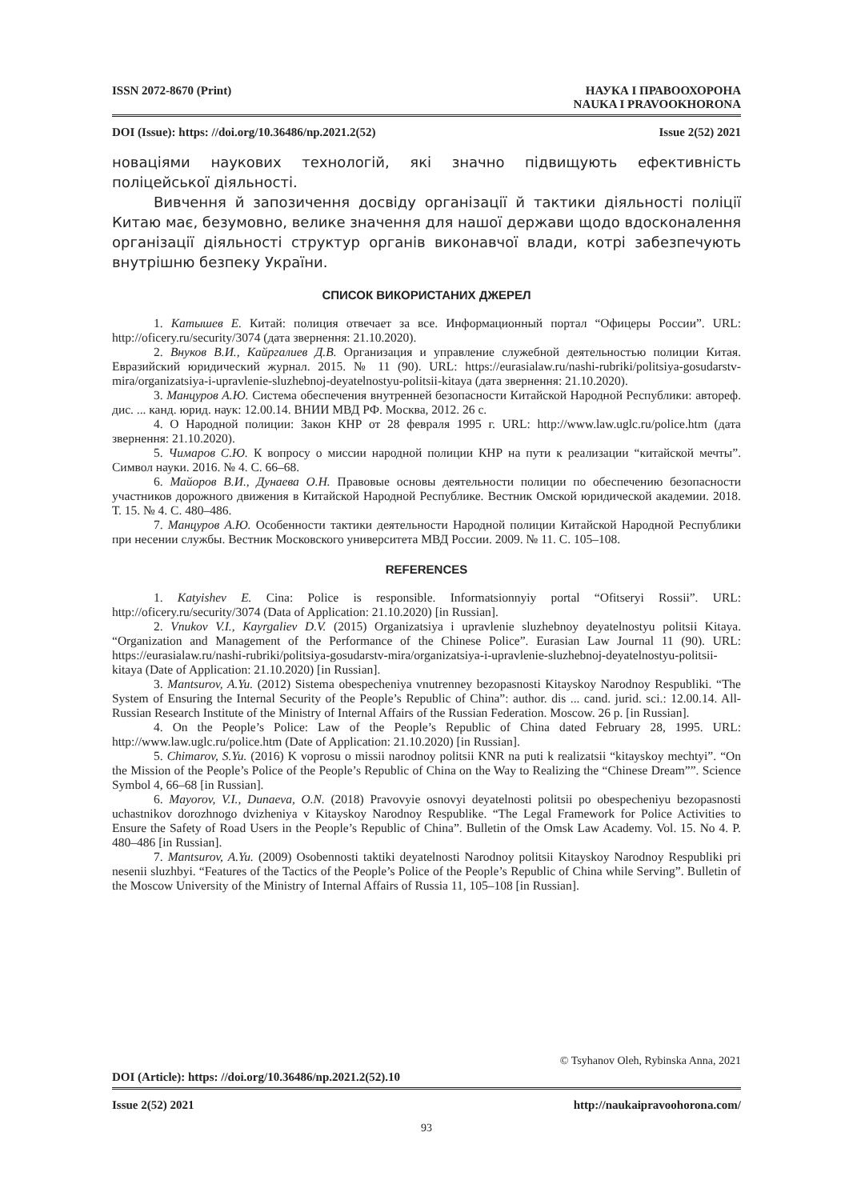ISSN 2072-8670 (Print) НАУКА І ПРАВООХОРОНА
NAUKA I PRAVOOKHORONA
DOI (Issue): https: //doi.org/10.36486/np.2021.2(52) Issue 2(52) 2021
новаціями наукових технологій, які значно підвищують ефективність поліцейської діяльності.
Вивчення й запозичення досвіду організації й тактики діяльності поліції Китаю має, безумовно, велике значення для нашої держави щодо вдосконалення організації діяльності структур органів виконавчої влади, котрі забезпечують внутрішню безпеку України.
СПИСОК ВИКОРИСТАНИХ ДЖЕРЕЛ
1. Катышев Е. Китай: полиция отвечает за все. Информационный портал “Офицеры России”. URL: http://oficery.ru/security/3074 (дата звернення: 21.10.2020).
2. Внуков В.И., Кайргалиев Д.В. Организация и управление служебной деятельностью полиции Китая. Евразийский юридический журнал. 2015. № 11 (90). URL: https://eurasialaw.ru/nashi-rubriki/politsiya-gosudarstv-mira/organizatsiya-i-upravlenie-sluzhebnoj-deyatelnostyu-politsii-kitaya (дата звернення: 21.10.2020).
3. Манцуров А.Ю. Система обеспечения внутренней безопасности Китайской Народной Республики: автореф. дис. ... канд. юрид. наук: 12.00.14. ВНИИ МВД РФ. Москва, 2012. 26 с.
4. О Народной полиции: Закон КНР от 28 февраля 1995 г. URL: http://www.law.uglc.ru/police.htm (дата звернення: 21.10.2020).
5. Чимаров С.Ю. К вопросу о миссии народной полиции КНР на пути к реализации “китайской мечты”. Символ науки. 2016. № 4. С. 66–68.
6. Майоров В.И., Дунаева О.Н. Правовые основы деятельности полиции по обеспечению безопасности участников дорожного движения в Китайской Народной Республике. Вестник Омской юридической академии. 2018. Т. 15. № 4. С. 480–486.
7. Манцуров А.Ю. Особенности тактики деятельности Народной полиции Китайской Народной Республики при несении службы. Вестник Московского университета МВД России. 2009. № 11. С. 105–108.
REFERENCES
1. Katyishev E. Cina: Police is responsible. Informatsionnyiy portal “Ofitseryi Rossii”. URL: http://oficery.ru/security/3074 (Data of Application: 21.10.2020) [in Russian].
2. Vnukov V.I., Kayrgaliev D.V. (2015) Organizatsiya i upravlenie sluzhebnoy deyatelnostyu politsii Kitaya. “Organization and Management of the Performance of the Chinese Police”. Eurasian Law Journal 11 (90). URL: https://eurasialaw.ru/nashi-rubriki/politsiya-gosudarstv-mira/organizatsiya-i-upravlenie-sluzhebnoj-deyatelnostyu-politsii-kitaya (Date of Application: 21.10.2020) [in Russian].
3. Mantsurov, A.Yu. (2012) Sistema obespecheniya vnutrenney bezopasnosti Kitayskoy Narodnoy Respubliki. “The System of Ensuring the Internal Security of the People’s Republic of China”: author. dis ... cand. jurid. sci.: 12.00.14. All-Russian Research Institute of the Ministry of Internal Affairs of the Russian Federation. Moscow. 26 p. [in Russian].
4. On the People’s Police: Law of the People’s Republic of China dated February 28, 1995. URL: http://www.law.uglc.ru/police.htm (Date of Application: 21.10.2020) [in Russian].
5. Chimarov, S.Yu. (2016) K voprosu o missii narodnoy politsii KNR na puti k realizatsii “kitayskoy mechtyi”. “On the Mission of the People’s Police of the People’s Republic of China on the Way to Realizing the “Chinese Dream””. Science Symbol 4, 66–68 [in Russian].
6. Mayorov, V.I., Dunaeva, O.N. (2018) Pravovyie osnovyi deyatelnosti politsii po obespecheniyu bezopasnosti uchastnikov dorozhnogo dvizheniya v Kitayskoy Narodnoy Respublike. “The Legal Framework for Police Activities to Ensure the Safety of Road Users in the People’s Republic of China”. Bulletin of the Omsk Law Academy. Vol. 15. No 4. P. 480–486 [in Russian].
7. Mantsurov, A.Yu. (2009) Osobennosti taktiki deyatelnosti Narodnoy politsii Kitayskoy Narodnoy Respubliki pri nesenii sluzhbyi. “Features of the Tactics of the People’s Police of the People’s Republic of China while Serving”. Bulletin of the Moscow University of the Ministry of Internal Affairs of Russia 11, 105–108 [in Russian].
© Tsyhanov Oleh, Rybinska Anna, 2021
DOI (Article): https: //doi.org/10.36486/np.2021.2(52).10
Issue 2(52) 2021 http://naukaipravoohorona.com/
93